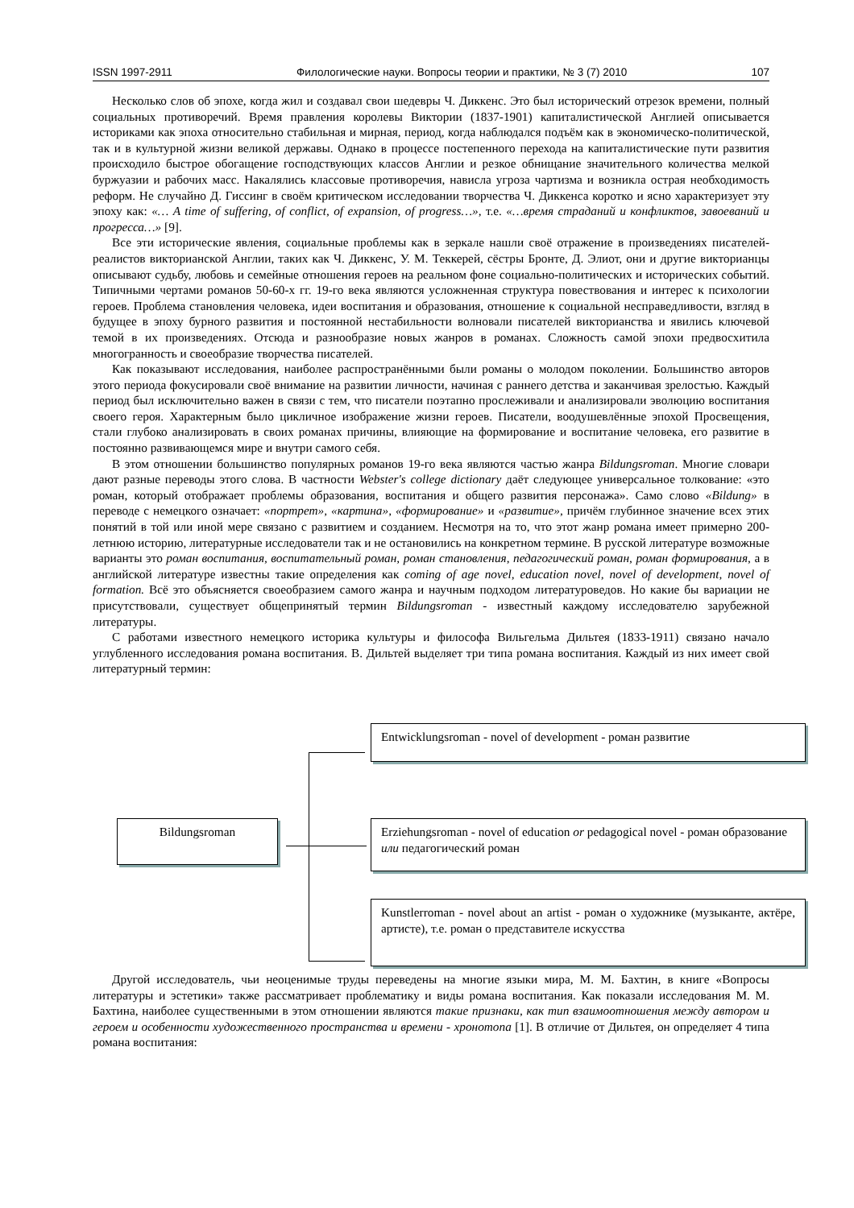ISSN 1997-2911 Филологические науки. Вопросы теории и практики, № 3 (7) 2010 107
Несколько слов об эпохе, когда жил и создавал свои шедевры Ч. Диккенс. Это был исторический отрезок времени, полный социальных противоречий. Время правления королевы Виктории (1837-1901) капиталистической Англией описывается историками как эпоха относительно стабильная и мирная, период, когда наблюдался подъём как в экономическо-политической, так и в культурной жизни великой державы. Однако в процессе постепенного перехода на капиталистические пути развития происходило быстрое обогащение господствующих классов Англии и резкое обнищание значительного количества мелкой буржуазии и рабочих масс. Накалялись классовые противоречия, нависла угроза чартизма и возникла острая необходимость реформ. Не случайно Д. Гиссинг в своём критическом исследовании творчества Ч. Диккенса коротко и ясно характеризует эту эпоху как: «… A time of suffering, of conflict, of expansion, of progress…», т.е. «…время страданий и конфликтов, завоеваний и прогресса…» [9].
Все эти исторические явления, социальные проблемы как в зеркале нашли своё отражение в произведениях писателей-реалистов викторианской Англии, таких как Ч. Диккенс, У. М. Теккерей, сёстры Бронте, Д. Элиот, они и другие викторианцы описывают судьбу, любовь и семейные отношения героев на реальном фоне социально-политических и исторических событий. Типичными чертами романов 50-60-х гг. 19-го века являются усложненная структура повествования и интерес к психологии героев. Проблема становления человека, идеи воспитания и образования, отношение к социальной несправедливости, взгляд в будущее в эпоху бурного развития и постоянной нестабильности волновали писателей викторианства и явились ключевой темой в их произведениях. Отсюда и разнообразие новых жанров в романах. Сложность самой эпохи предвосхитила многогранность и своеобразие творчества писателей.
Как показывают исследования, наиболее распространёнными были романы о молодом поколении. Большинство авторов этого периода фокусировали своё внимание на развитии личности, начиная с раннего детства и заканчивая зрелостью. Каждый период был исключительно важен в связи с тем, что писатели поэтапно прослеживали и анализировали эволюцию воспитания своего героя. Характерным было цикличное изображение жизни героев. Писатели, воодушевлённые эпохой Просвещения, стали глубоко анализировать в своих романах причины, влияющие на формирование и воспитание человека, его развитие в постоянно развивающемся мире и внутри самого себя.
В этом отношении большинство популярных романов 19-го века являются частью жанра Bildungsroman. Многие словари дают разные переводы этого слова. В частности Webster's college dictionary даёт следующее универсальное толкование: «это роман, который отображает проблемы образования, воспитания и общего развития персонажа». Само слово «Bildung» в переводе с немецкого означает: «портрет», «картина», «формирование» и «развитие», причём глубинное значение всех этих понятий в той или иной мере связано с развитием и созданием. Несмотря на то, что этот жанр романа имеет примерно 200-летнюю историю, литературные исследователи так и не остановились на конкретном термине. В русской литературе возможные варианты это роман воспитания, воспитательный роман, роман становления, педагогический роман, роман формирования, а в английской литературе известны такие определения как coming of age novel, education novel, novel of development, novel of formation. Всё это объясняется своеобразием самого жанра и научным подходом литературоведов. Но какие бы вариации не присутствовали, существует общепринятый термин Bildungsroman - известный каждому исследователю зарубежной литературы.
С работами известного немецкого историка культуры и философа Вильгельма Дильтея (1833-1911) связано начало углубленного исследования романа воспитания. В. Дильтей выделяет три типа романа воспитания. Каждый из них имеет свой литературный термин:
Bildungsroman
Entwicklungsroman - novel of development - роман развитие
Erziehungsroman - novel of education or pedagogical novel - роман образование или педагогический роман
Kunstlerroman - novel about an artist - роман о художнике (музыканте, актёре, артисте), т.е. роман о представителе искусства
Другой исследователь, чьи неоценимые труды переведены на многие языки мира, М. М. Бахтин, в книге «Вопросы литературы и эстетики» также рассматривает проблематику и виды романа воспитания. Как показали исследования М. М. Бахтина, наиболее существенными в этом отношении являются такие признаки, как тип взаимоотношения между автором и героем и особенности художественного пространства и времени - хронотопа [1]. В отличие от Дильтея, он определяет 4 типа романа воспитания: